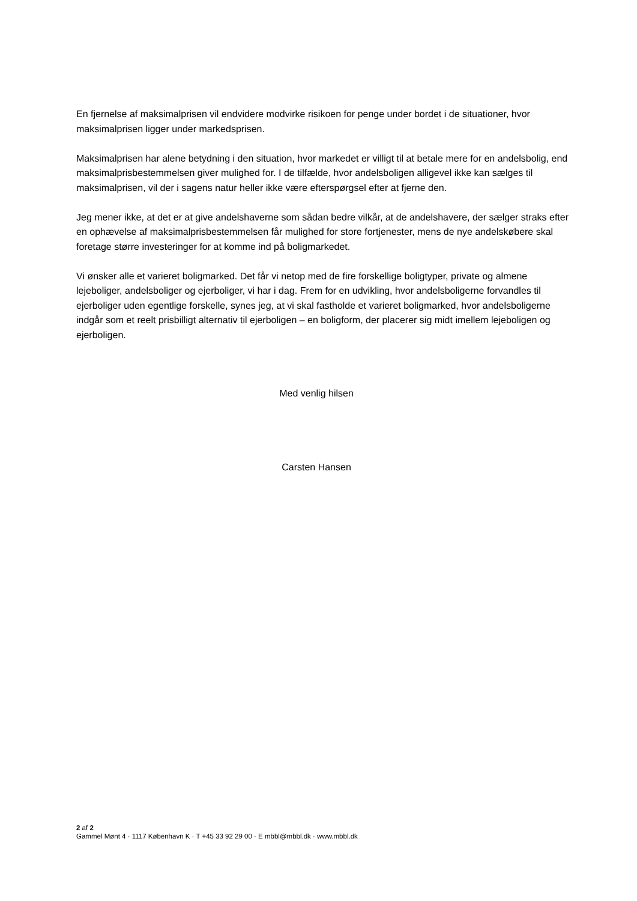En fjernelse af maksimalprisen vil endvidere modvirke risikoen for penge under bordet i de situationer, hvor maksimalprisen ligger under markedsprisen.
Maksimalprisen har alene betydning i den situation, hvor markedet er villigt til at betale mere for en andelsbolig, end maksimalprisbestemmelsen giver mulighed for. I de tilfælde, hvor andelsboligen alligevel ikke kan sælges til maksimalprisen, vil der i sagens natur heller ikke være efterspørgsel efter at fjerne den.
Jeg mener ikke, at det er at give andelshaverne som sådan bedre vilkår, at de andelshavere, der sælger straks efter en ophævelse af maksimalprisbestemmelsen får mulighed for store fortjenester, mens de nye andelskøbere skal foretage større investeringer for at komme ind på boligmarkedet.
Vi ønsker alle et varieret boligmarked. Det får vi netop med de fire forskellige boligtyper, private og almene lejeboliger, andelsboliger og ejerboliger, vi har i dag. Frem for en udvikling, hvor andelsboligerne forvandles til ejerboliger uden egentlige forskelle, synes jeg, at vi skal fastholde et varieret boligmarked, hvor andelsboligerne indgår som et reelt prisbilligt alternativ til ejerboligen – en boligform, der placerer sig midt imellem lejeboligen og ejerboligen.
Med venlig hilsen
Carsten Hansen
2 af 2
Gammel Mønt 4 · 1117 København K · T +45 33 92 29 00 · E mbbl@mbbl.dk · www.mbbl.dk